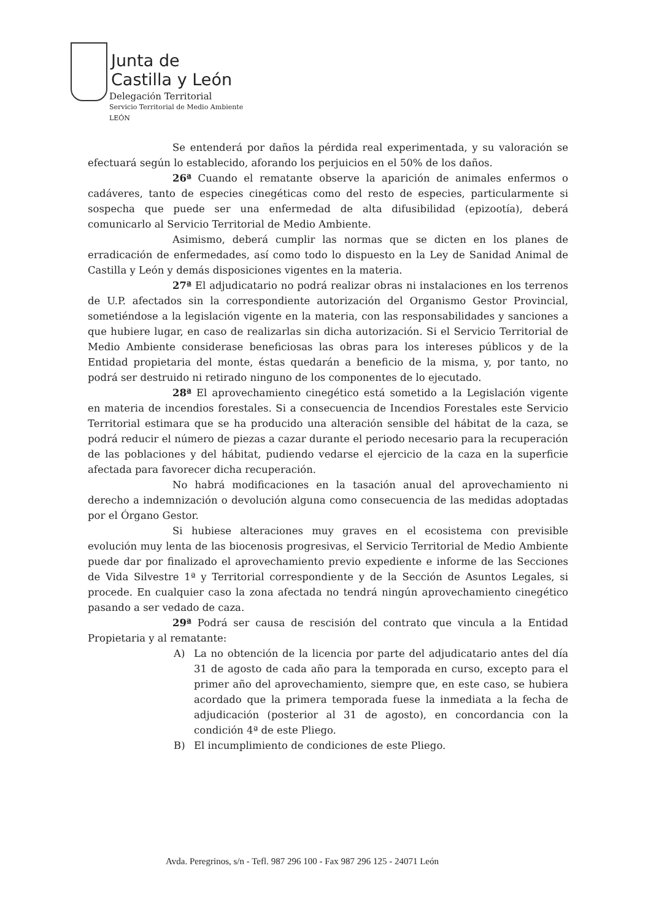Junta de
Castilla y León
Delegación Territorial
Servicio Territorial de Medio Ambiente
LEÓN
Se entenderá por daños la pérdida real experimentada, y su valoración se efectuará según lo establecido, aforando los perjuicios en el 50% de los daños.
26ª Cuando el rematante observe la aparición de animales enfermos o cadáveres, tanto de especies cinegéticas como del resto de especies, particularmente si sospecha que puede ser una enfermedad de alta difusibilidad (epizootía), deberá comunicarlo al Servicio Territorial de Medio Ambiente.
Asimismo, deberá cumplir las normas que se dicten en los planes de erradicación de enfermedades, así como todo lo dispuesto en la Ley de Sanidad Animal de Castilla y León y demás disposiciones vigentes en la materia.
27ª El adjudicatario no podrá realizar obras ni instalaciones en los terrenos de U.P. afectados sin la correspondiente autorización del Organismo Gestor Provincial, sometiéndose a la legislación vigente en la materia, con las responsabilidades y sanciones a que hubiere lugar, en caso de realizarlas sin dicha autorización. Si el Servicio Territorial de Medio Ambiente considerase beneficiosas las obras para los intereses públicos y de la Entidad propietaria del monte, éstas quedarán a beneficio de la misma, y, por tanto, no podrá ser destruido ni retirado ninguno de los componentes de lo ejecutado.
28ª El aprovechamiento cinegético está sometido a la Legislación vigente en materia de incendios forestales. Si a consecuencia de Incendios Forestales este Servicio Territorial estimara que se ha producido una alteración sensible del hábitat de la caza, se podrá reducir el número de piezas a cazar durante el periodo necesario para la recuperación de las poblaciones y del hábitat, pudiendo vedarse el ejercicio de la caza en la superficie afectada para favorecer dicha recuperación.
No habrá modificaciones en la tasación anual del aprovechamiento ni derecho a indemnización o devolución alguna como consecuencia de las medidas adoptadas por el Órgano Gestor.
Si hubiese alteraciones muy graves en el ecosistema con previsible evolución muy lenta de las biocenosis progresivas, el Servicio Territorial de Medio Ambiente puede dar por finalizado el aprovechamiento previo expediente e informe de las Secciones de Vida Silvestre 1ª y Territorial correspondiente y de la Sección de Asuntos Legales, si procede. En cualquier caso la zona afectada no tendrá ningún aprovechamiento cinegético pasando a ser vedado de caza.
29ª Podrá ser causa de rescisión del contrato que vincula a la Entidad Propietaria y al rematante:
A) La no obtención de la licencia por parte del adjudicatario antes del día 31 de agosto de cada año para la temporada en curso, excepto para el primer año del aprovechamiento, siempre que, en este caso, se hubiera acordado que la primera temporada fuese la inmediata a la fecha de adjudicación (posterior al 31 de agosto), en concordancia con la condición 4ª de este Pliego.
B) El incumplimiento de condiciones de este Pliego.
Avda. Peregrinos, s/n - Tefl. 987 296 100 - Fax 987 296 125 - 24071 León